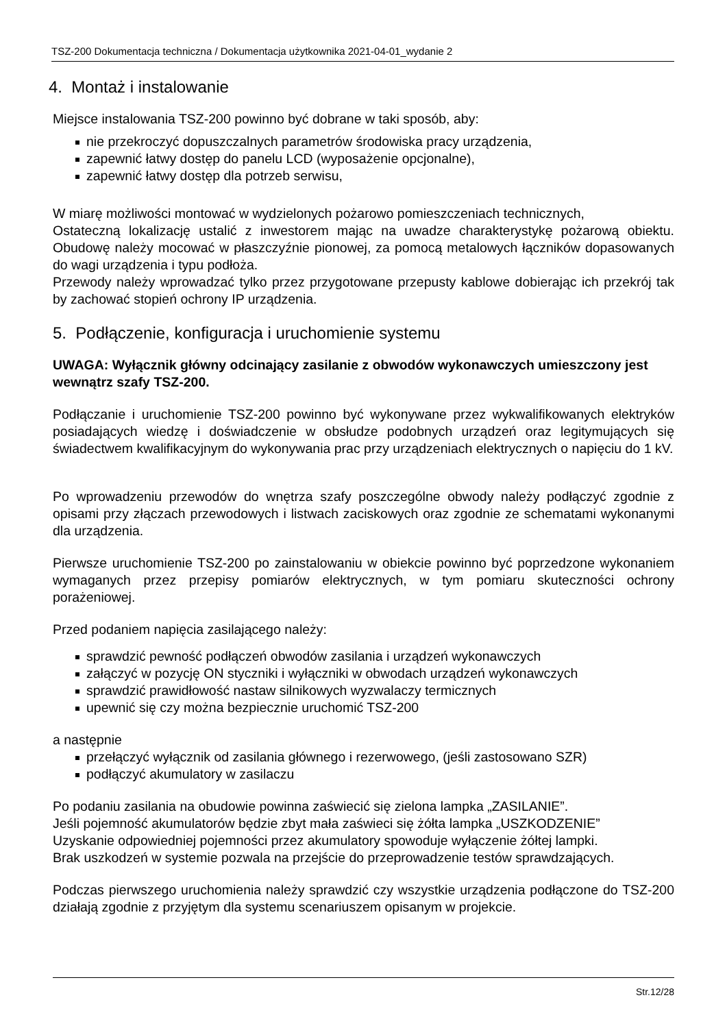TSZ-200 Dokumentacja techniczna / Dokumentacja użytkownika 2021-04-01_wydanie 2
4. Montaż i instalowanie
Miejsce instalowania TSZ-200 powinno być dobrane w taki sposób, aby:
nie przekroczyć dopuszczalnych parametrów środowiska pracy urządzenia,
zapewnić łatwy dostęp do panelu LCD (wyposażenie opcjonalne),
zapewnić łatwy dostęp dla potrzeb serwisu,
W miarę możliwości montować w wydzielonych pożarowo pomieszczeniach technicznych,
Ostateczną lokalizację ustalić z inwestorem mając na uwadze charakterystykę pożarową obiektu. Obudowę należy mocować w płaszczyźnie pionowej, za pomocą metalowych łączników dopasowanych do wagi urządzenia i typu podłoża.
Przewody należy wprowadzać tylko przez przygotowane przepusty kablowe dobierając ich przekrój tak by zachować stopień ochrony IP urządzenia.
5. Podłączenie, konfiguracja i uruchomienie systemu
UWAGA: Wyłącznik główny odcinający zasilanie z obwodów wykonawczych umieszczony jest wewnątrz szafy TSZ-200.
Podłączanie i uruchomienie TSZ-200 powinno być wykonywane przez wykwalifikowanych elektryków posiadających wiedzę i doświadczenie w obsłudze podobnych urządzeń oraz legitymujących się świadectwem kwalifikacyjnym do wykonywania prac przy urządzeniach elektrycznych o napięciu do 1 kV.
Po wprowadzeniu przewodów do wnętrza szafy poszczególne obwody należy podłączyć zgodnie z opisami przy złączach przewodowych i listwach zaciskowych oraz zgodnie ze schematami wykonanymi dla urządzenia.
Pierwsze uruchomienie TSZ-200 po zainstalowaniu w obiekcie powinno być poprzedzone wykonaniem wymaganych przez przepisy pomiarów elektrycznych, w tym pomiaru skuteczności ochrony porażeniowej.
Przed podaniem napięcia zasilającego należy:
sprawdzić pewność podłączeń obwodów zasilania i urządzeń wykonawczych
załączyć w pozycję ON styczniki i wyłączniki w obwodach urządzeń wykonawczych
sprawdzić prawidłowość nastaw silnikowych wyzwalaczy termicznych
upewnić się czy można bezpiecznie uruchomić TSZ-200
a następnie
przełączyć wyłącznik od zasilania głównego i rezerwowego, (jeśli zastosowano SZR)
podłączyć akumulatory w zasilaczu
Po podaniu zasilania na obudowie powinna zaświecić się zielona lampka „ZASILANIE”.
Jeśli pojemność akumulatorów będzie zbyt mała zaświeci się żółta lampka „USZKODZENIE”
Uzyskanie odpowiedniej pojemności przez akumulatory spowoduje wyłączenie żółtej lampki.
Brak uszkodzeń w systemie pozwala na przejście do przeprowadzenie testów sprawdzających.
Podczas pierwszego uruchomienia należy sprawdzić czy wszystkie urządzenia podłączone do TSZ-200 działają zgodnie z przyjętym dla systemu scenariuszem opisanym w projekcie.
Str.12/28